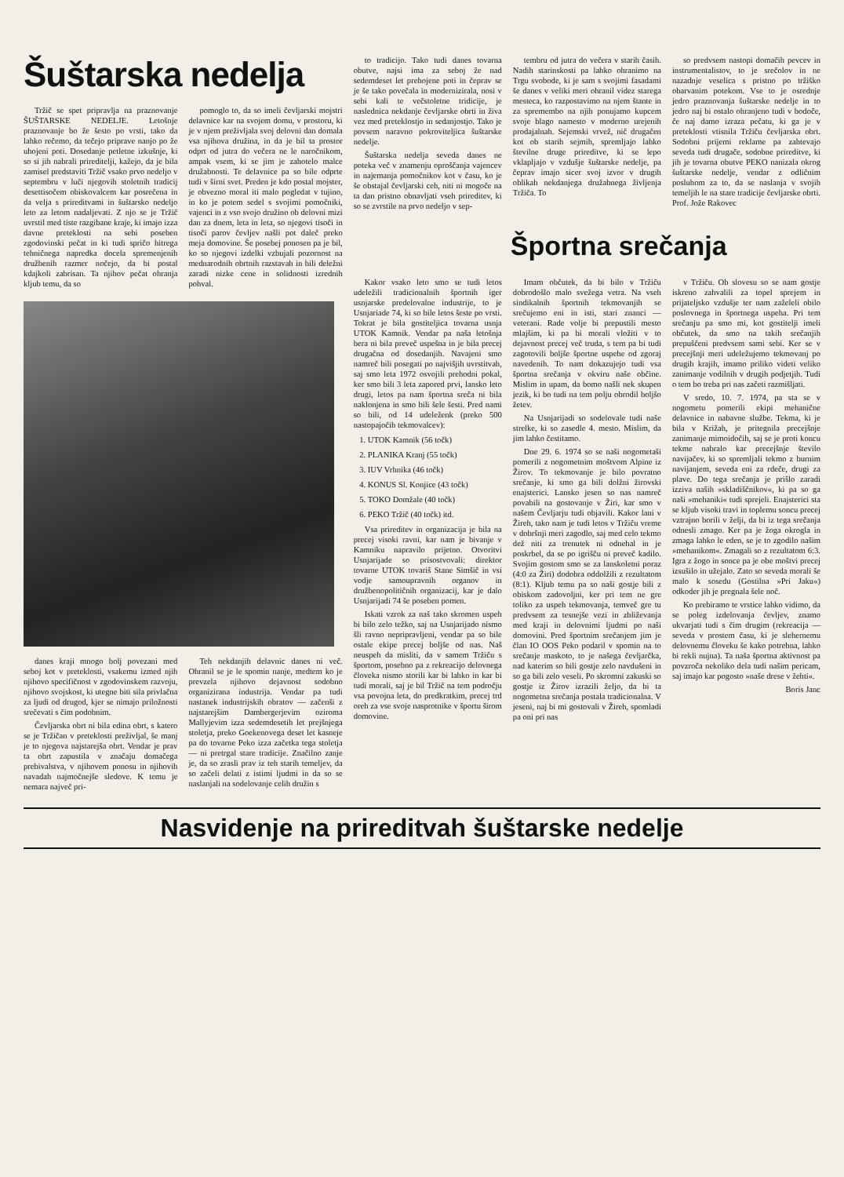Šuštarska nedelja
Tržič se spet pripravlja na praznovanje ŠUŠTARSKE NEDELJE. Letošnje praznovanje bo že šesto po vrsti, tako da lahko rečemo, da tečejo priprave nanjo po že uhojeni poti. Dosedanje petletne izkušnje, ki so si jih nabrali prireditelji, kažejo, da je bila zamisel predstaviti Tržič vsako prvo nedeljo v septembru v luči njegovih stoletnih tradicij desettisočem obiskovalcem kar posrečena in da velja s prireditvami in šuštarsko nedeljo leto za letom nadaljevati. Z njo se je Tržič uvrstil med tiste razgibane kraje, ki imajo izza davne preteklosti na sebi poseben zgodovinski pečat in ki tudi spričo hitrega tehničnega napredka docela spremenjenih družbenih razmer nočejo, da bi postal kdajkoli zabrisan. Ta njihov pečat ohranja kljub temu, da so
pomoglo to, da so imeli čevljarski mojstri delavnice kar na svojem domu, v prostoru, ki je v njem preživljala svoj delovni dan domala vsa njihova družina, in da je bil ta prostor odprt od jutra do večera ne le naročnikom, ampak vsem, ki se jim je zahotelo malce družabnosti. Te delavnice pa so bile odprte tudi v širni svet. Preden je kdo postal mojster, je obvezno moral iti malo pogledat v tujino, in ko je potem sedel s svojimi pomočniki, vajenci in z vso svojo družino ob delovni mizi dan za dnem, leta in leta, so njegovi tisoči in tisoči parov čevljev našli pot daleč preko meja domovine. Še posebej ponosen pa je bil, ko so njegovi izdelki vzbujali pozornost na mednarodnih obrtnih razstavah in bili deležni zaradi nizke cene in solidnosti izrednih pohval.
danes kraji mnogo bolj povezani med seboj kot v preteklosti, vsakemu izmed njih njihovo specifičnost v zgodovinskem razvoju, njihovo svojskost, ki utegne biti sila privlačna za ljudi od drugod, kjer se nimajo priložnosti srečevati s čim podobnim.
Čevljarska obrt ni bila edina obrt, s katero se je Tržičan v preteklosti preživljal, še manj je to njegova najstarejša obrt. Vendar je prav ta obrt zapustila v značaju domačega prebivalstva, v njihovem ponosu in njihovih navadah najmočnejše sledove. K temu je nemara največ pri-
Teh nekdanjih delavnic danes ni več. Ohranil se je le spomin nanje, medtem ko je prevzela njihovo dejavnost sodobno organizirana industrija. Vendar pa tudi nastanek industrijskih obratov — začenši z najstarejšim Dambergerjevim oziroma Mallyjevim izza sedemdesetih let prejšnjega stoletja, preko Goekenovega deset let kasneje pa do tovarne Peko izza začetka tega stoletja — ni pretrgal stare tradicije. Značilno zanje je, da so zrasli prav iz teh starih temeljev, da so začeli delati z istimi ljudmi in da so se naslanjali na sodelovanje celih družin s
to tradicijo. Tako tudi danes tovarna obutve, najsi ima za seboj že nad sedemdeset let prehojene poti in čeprav se je še tako povečala in modernizirala, nosi v sebi kali te večstoletne tridicije, je naslednica nekdanje čevljarske obrti in živa vez med preteklostjo in sedanjostjo. Tako je povsem naravno pokroviteljica šuštarske nedelje.
Šuštarska nedelja seveda danes ne poteka več v znamenju oproščanja vajencev in najemanja pomočnikov kot v času, ko je še obstajal čevljarski ceh, niti ni mogoče na ta dan pristno obnavljati vseh prireditev, ki so se zvrstile na prvo nedeljo v sep-
tembru od jutra do večera v starih časih. Nadih starinskosti pa lahko ohranimo na Trgu svobode, ki je sam s svojimi fasadami še danes v veliki meri ohranil videz starega mesteca, ko razpostavimo na njem štante in za spremembo na njih ponujamo kupcem svoje blago namesto v moderno urejenih prodajalnah. Sejemski vrvež, nič drugačen kot ob starih sejmih, spremljajo lahko številne druge prireditve, ki se lepo vklapljajo v vzdušje šuštarske nedelje, pa čeprav imajo sicer svoj izvor v drugih oblikah nekdanjega družabnega življenja Tržiča. To
so predvsem nastopi domačih pevcev in instrumentalistov, to je srečolov in ne nazadnje veselica s pristno po tržiško obarvanim potekom. Vse to je osrednje jedro praznovanja šuštarske nedelje in to jedro naj bi ostalo ohranjeno tudi v bodoče, če naj damo izraza pečatu, ki ga je v preteklosti vtisnila Tržiču čevljarska obrt. Sodobni prijemi reklame pa zahtevajo seveda tudi drugače, sodobne prireditve, ki jih je tovarna obutve PEKO nanizala okrog šuštarske nedelje, vendar z odličnim posluhom za to, da se naslanja v svojih temeljih le na stare tradicije čevljarske obrti. Prof. Jože Rakovec
Športna srečanja
Kakor vsako leto smo se tudi letos udeležili tradicionalnih športnih iger usnjarske predelovalne industrije, to je Usnjariade 74, ki so bile letos šeste po vrsti. Tokrat je bila gostiteljica tovarna usnja UTOK Kamnik. Vendar pa naša letošnja bera ni bila preveč uspešna in je bila precej drugačna od dosedanjih. Navajeni smo namreč bili posegati po najvišjih uvrstitvah, saj smo leta 1972 osvojili prehodni pokal, ker smo bili 3 leta zapored prvi, lansko leto drugi, letos pa nam športna sreča ni bila naklonjena in smo bili šele šesti. Pred nami so bili, od 14 udeleženk (preko 500 nastopajočih tekmovalcev):
1. UTOK Kamnik (56 točk)
2. PLANIKA Kranj (55 točk)
3. IUV Vrhnika (46 točk)
4. KONUS Sl. Konjice (43 točk)
5. TOKO Domžale (40 točk)
6. PEKO Tržič (40 točk) itd.
Vsa prireditev in organizacija je bila na precej visoki ravni, kar nam je bivanje v Kamniku napravilo prijetno. Otvoritvi Usnjarijade so prisostvovali: direktor tovarne UTOK tovariš Stane Simšič in vsi vodje samoupravnih organov in družbenopolitičnih organizacij, kar je dalo Usnjarijadi 74 še poseben pomen.
Iskati vzrok za naš tako skromen uspeh bi bilo zelo težko, saj na Usnjarijado nismo šli ravno nepripravljeni, vendar pa so bile ostale ekipe precej boljše od nas. Naš neuspeh da misliti, da v samem Tržiču s športom, posebno pa z rekreacijo delovnega človeka nismo storili kar bi lahko in kar bi tudi morali, saj je bil Tržič na tem področju vsa povojna leta, do predkratkim, precej trd oreh za vse svoje nasprotnike v športu širom domovine.
Imam občutek, da bi bilo v Tržiču dobrodošlo malo svežega vetra. Na vseh sindikalnih športnih tekmovanjih se srečujemo eni in isti, stari znanci — veterani. Rade volje bi prepustili mesto mlajšim, ki pa bi morali vložiti v to dejavnost precej več truda, s tem pa bi tudi zagotovili boljše športne uspehe od zgoraj navedenih. To nam dokazujejo tudi vsa športna srečanja v okviru naše občine. Mislim in upam, da bomo našli nek skupen jezik, ki bo tudi na tem polju obrodil boljšo žetev.
Na Usnjarijadi so sodelovale tudi naše strelke, ki so zasedle 4. mesto. Mislim, da jim lahko čestitamo.
Dne 29. 6. 1974 so se naši nogometaši pomerili z nogometnim moštvom Alpine iz Žirov. To tekmovanje je bilo povratno srečanje, ki smo ga bili dolžni žirovski enajsterici. Lansko jesen so nas namreč povabili na gostovanje v Žiri, kar smo v našem Čevljarju tudi objavili. Kakor lani v Žireh, tako nam je tudi letos v Tržiču vreme v dobršnji meri zagodlo, saj med celo tekmo dež niti za trenutek ni odnehal in je poskrbel, da se po igrišču ni preveč kadilo. Svojim gostom smo se za lanskoletni poraz (4:0 za Žiri) dodobra oddolžili z rezultatom (8:1). Kljub temu pa so naši gostje bili z obiskom zadovoljni, ker pri tem ne gre toliko za uspeh tekmovanja, temveč gre tu predvsem za tesnejše vezi in zbliževanja med kraji in delovnimi ljudmi po naši domovini. Pred športnim srečanjem jim je član IO OOS Peko podaril v spomin na to srečanje maskoto, to je našega čevljarčka, nad katerim so bili gostje zelo navdušeni in so ga bili zelo veseli. Po skromni zakuski so gostje iz Žirov izrazili željo, da bi ta nogometna srečanja postala tradicionalna. V jeseni, naj bi mi gostovali v Žireh, spomladi pa oni pri nas
v Tržiču. Ob slovesu so se nam gostje iskreno zahvalili za topel sprejem in prijateljsko vzdušje ter nam zaželeli obilo poslovnega in športnega uspeha. Pri tem srečanju pa smo mi, kot gostitelji imeli občutek, da smo na takih srečanjih prepuščeni predvsem sami sebi. Ker se v precejšnji meri udeležujemo tekmovanj po drugih krajih, imamo priliko videti veliko zanimanje vodilnih v drugih podjetjih. Tudi o tem bo treba pri nas začeti razmišljati.
V sredo, 10. 7. 1974, pa sta se v nogometu pomerili ekipi mehanične delavnice in nabavne službe. Tekma, ki je bila v Križah, je pritegnila precejšnje zanimanje mimoidočih, saj se je proti koncu tekme nabralo kar precejšnje število navijačev, ki so spremljali tekmo z burnim navijanjem, seveda eni za rdeče, drugi za plave. Do tega srečanja je prišlo zaradi izziva naših »skladiščnikov«, ki pa so ga naši »mehaniki« tudi sprejeli. Enajsterici sta se kljub visoki travi in toplemu soncu precej vztrajno borili v želji, da bi iz tega srečanja odnesli zmago. Ker pa je žoga okrogla in zmaga lahko le eden, se je to zgodilo našim »mehanikom«. Zmagali so z rezultatom 6:3. Igra z žogo in sonce pa je obe moštvi precej izsušilo in užejalo. Zato so seveda morali še malo k sosedu (Gostilna »Pri Jaku«) odkoder jih je pregnala šele noč.
Ko prebiramo te vrstice lahko vidimo, da se poleg izdelovanja čevljev, znamo ukvarjati tudi s čim drugim (rekreacija — seveda v prostem času, ki je slehernemu delovnemu človeku še kako potrebna, lahko bi rekli nujna). Ta naša športna aktivnost pa povzroča nekoliko dela tudi našim pericam, saj imajo kar pogosto »naše drese v žehti«.
Boris Janc
Nasvidenje na prireditvah šuštarske nedelje